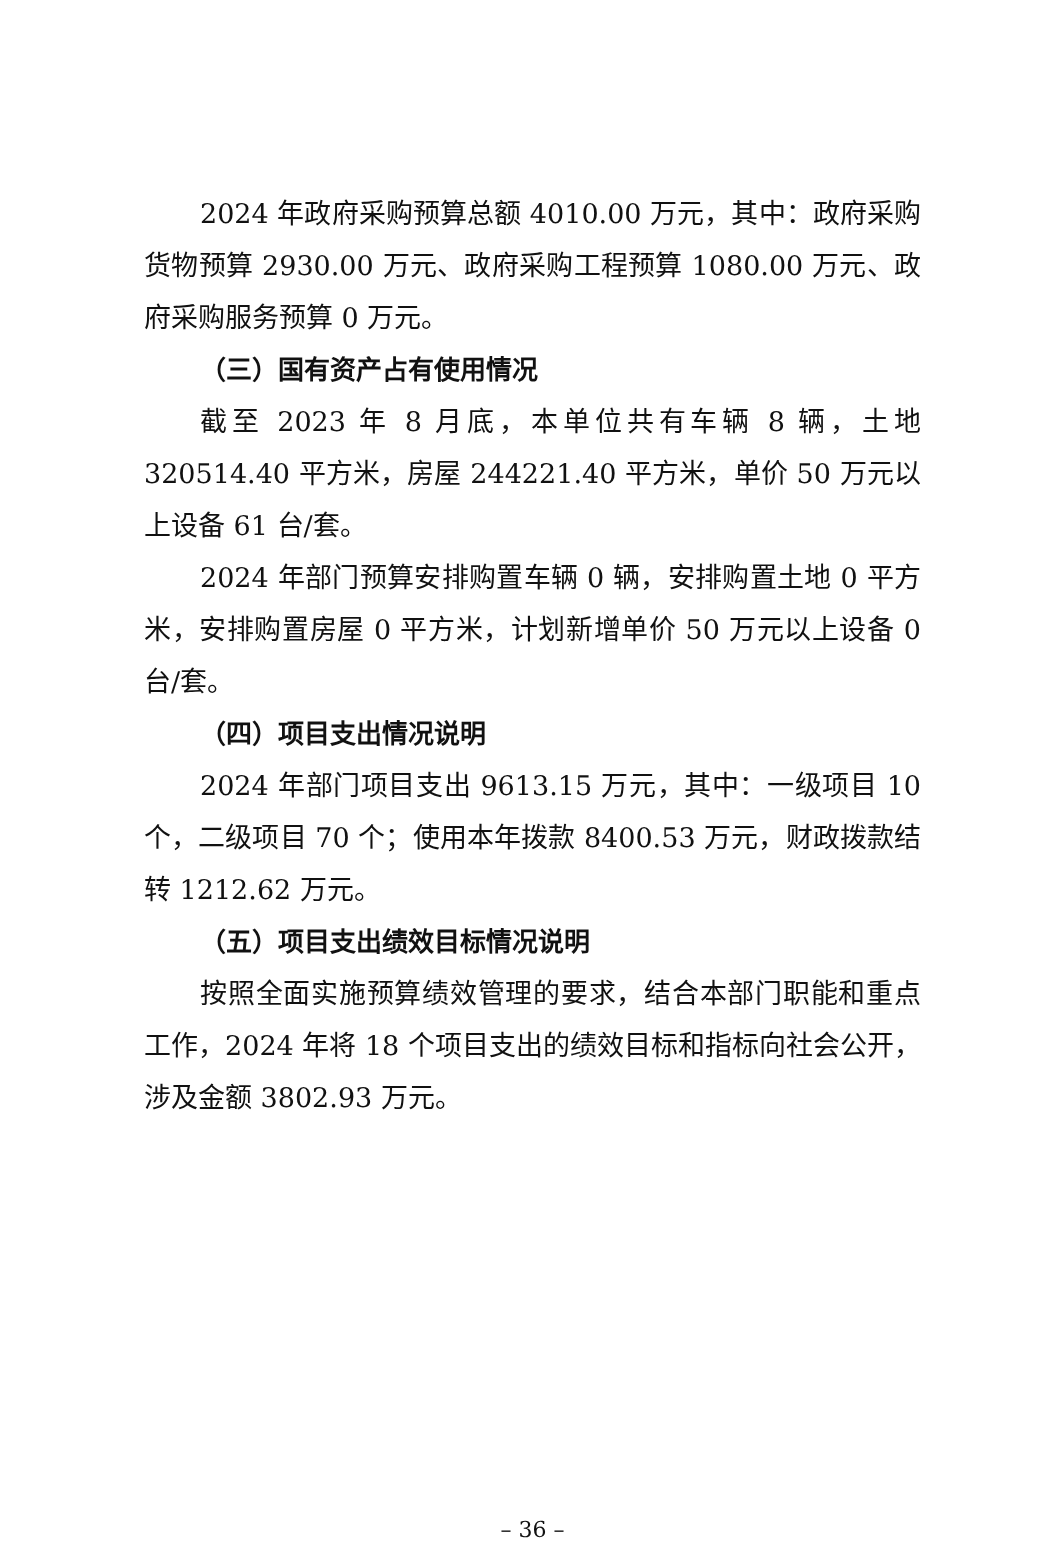2024 年政府采购预算总额 4010.00 万元，其中：政府采购货物预算 2930.00 万元、政府采购工程预算 1080.00 万元、政府采购服务预算 0 万元。
（三）国有资产占有使用情况
截至 2023 年 8 月底，本单位共有车辆 8 辆，土地 320514.40 平方米，房屋 244221.40 平方米，单价 50 万元以上设备 61 台/套。
2024 年部门预算安排购置车辆 0 辆，安排购置土地 0 平方米，安排购置房屋 0 平方米，计划新增单价 50 万元以上设备 0 台/套。
（四）项目支出情况说明
2024 年部门项目支出 9613.15 万元，其中：一级项目 10 个，二级项目 70 个；使用本年拨款 8400.53 万元，财政拨款结转 1212.62 万元。
（五）项目支出绩效目标情况说明
按照全面实施预算绩效管理的要求，结合本部门职能和重点工作，2024 年将 18 个项目支出的绩效目标和指标向社会公开，涉及金额 3802.93 万元。
– 36 –